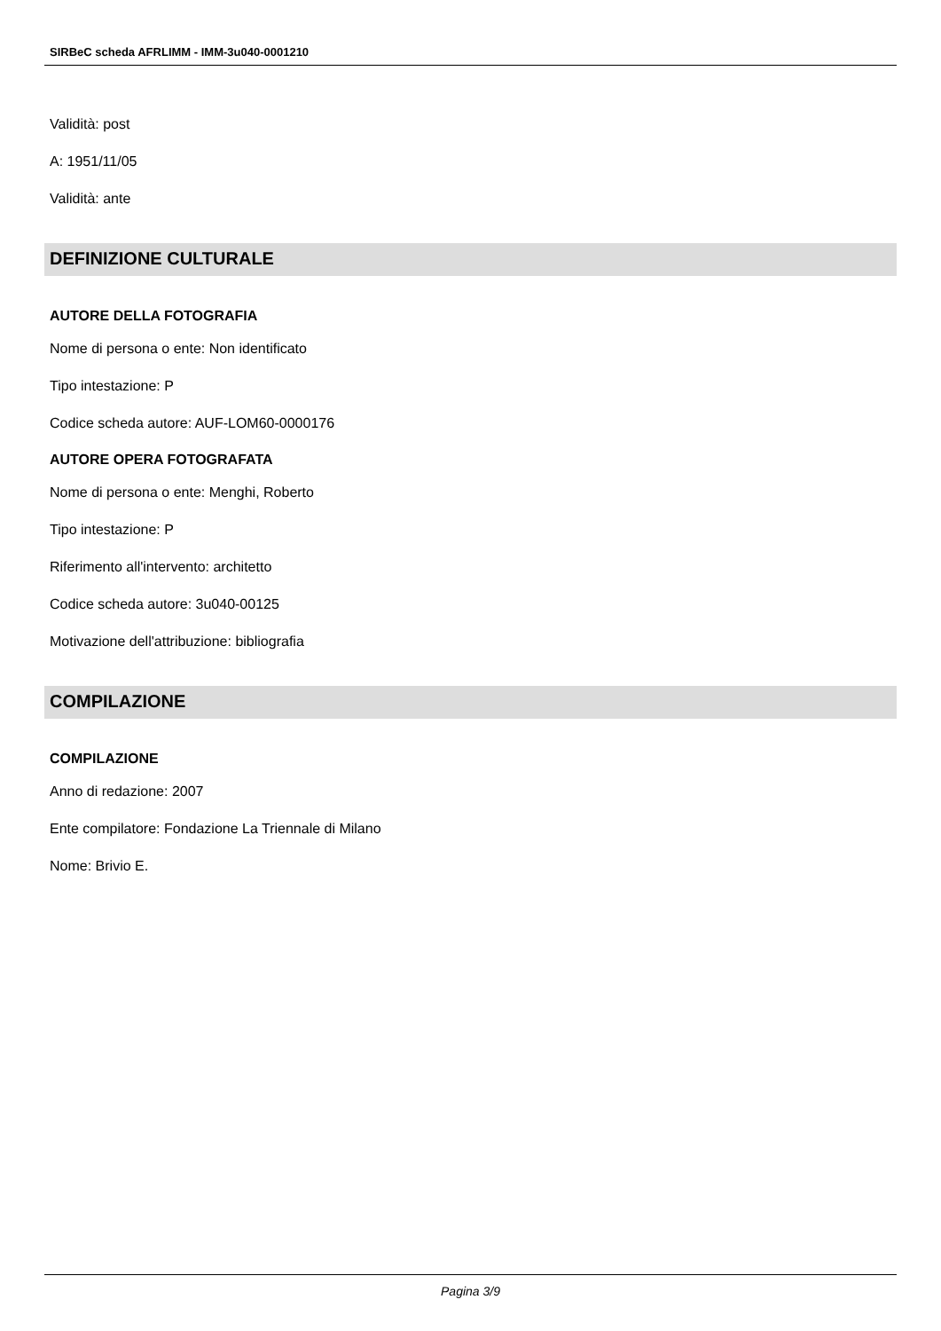SIRBeC scheda AFRLIMM - IMM-3u040-0001210
Validità: post
A: 1951/11/05
Validità: ante
DEFINIZIONE CULTURALE
AUTORE DELLA FOTOGRAFIA
Nome di persona o ente: Non identificato
Tipo intestazione: P
Codice scheda autore: AUF-LOM60-0000176
AUTORE OPERA FOTOGRAFATA
Nome di persona o ente: Menghi, Roberto
Tipo intestazione: P
Riferimento all'intervento: architetto
Codice scheda autore: 3u040-00125
Motivazione dell'attribuzione: bibliografia
COMPILAZIONE
COMPILAZIONE
Anno di redazione: 2007
Ente compilatore: Fondazione La Triennale di Milano
Nome: Brivio E.
Pagina 3/9